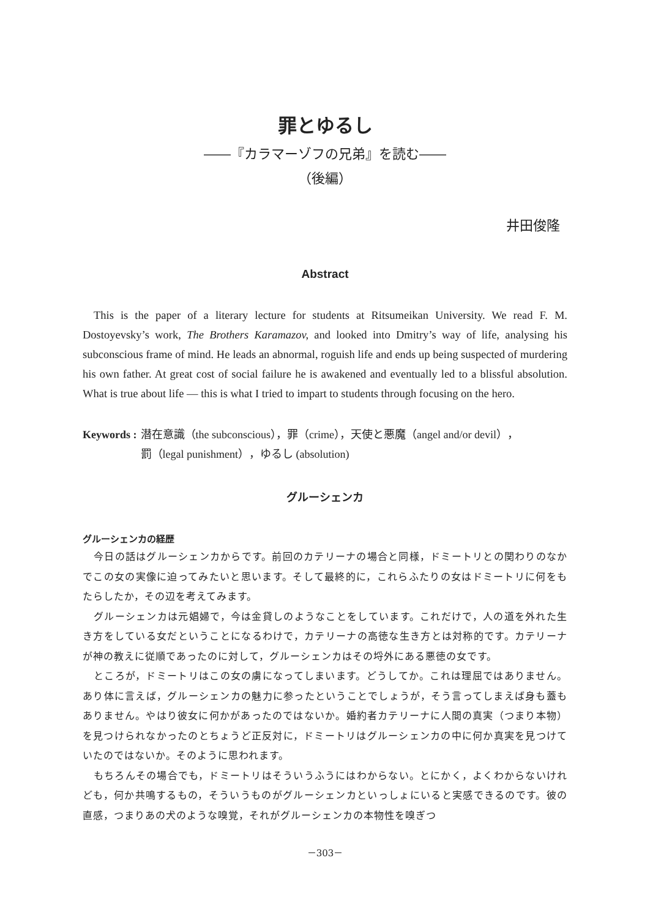罪とゆるし
――『カラマーゾフの兄弟』を読む――
（後編）
井田俊隆
Abstract
This is the paper of a literary lecture for students at Ritsumeikan University. We read F. M. Dostoyevsky’s work, The Brothers Karamazov, and looked into Dmitry’s way of life, analysing his subconscious frame of mind. He leads an abnormal, roguish life and ends up being suspected of murdering his own father. At great cost of social failure he is awakened and eventually led to a blissful absolution. What is true about life — this is what I tried to impart to students through focusing on the hero.
Keywords : 潜在意識（the subconscious），罪（crime），天使と悪魔（angel and/or devil），
罰（legal punishment），ゆるし (absolution)
グルーシェンカ
グルーシェンカの経歴
今日の話はグルーシェンカからです。前回のカテリーナの場合と同様，ドミートリとの関わりのなかでこの女の実像に迫ってみたいと思います。そして最終的に，これらふたりの女はドミートリに何をもたらしたか，その辺を考えてみます。
グルーシェンカは元娼婦で，今は金貸しのようなことをしています。これだけで，人の道を外れた生き方をしている女だということになるわけで，カテリーナの高徳な生き方とは対称的です。カテリーナが神の教えに従順であったのに対して，グルーシェンカはその埒外にある悪徳の女です。
ところが，ドミートリはこの女の虜になってしまいます。どうしてか。これは理屈ではありません。あり体に言えば，グルーシェンカの魅力に参ったということでしょうが，そう言ってしまえば身も蓋もありません。やはり彼女に何かがあったのではないか。婚約者カテリーナに人間の真実（つまり本物）を見つけられなかったのとちょうど正反対に，ドミートリはグルーシェンカの中に何か真実を見つけていたのではないか。そのように思われます。
もちろんその場合でも，ドミートリはそういうふうにはわからない。とにかく，よくわからないけれども，何か共鳴するもの，そういうものがグルーシェンカといっしょにいると実感できるのです。彼の直感，つまりあの犬のような嗅覚，それがグルーシェンカの本物性を嗅ぎつ
－303－